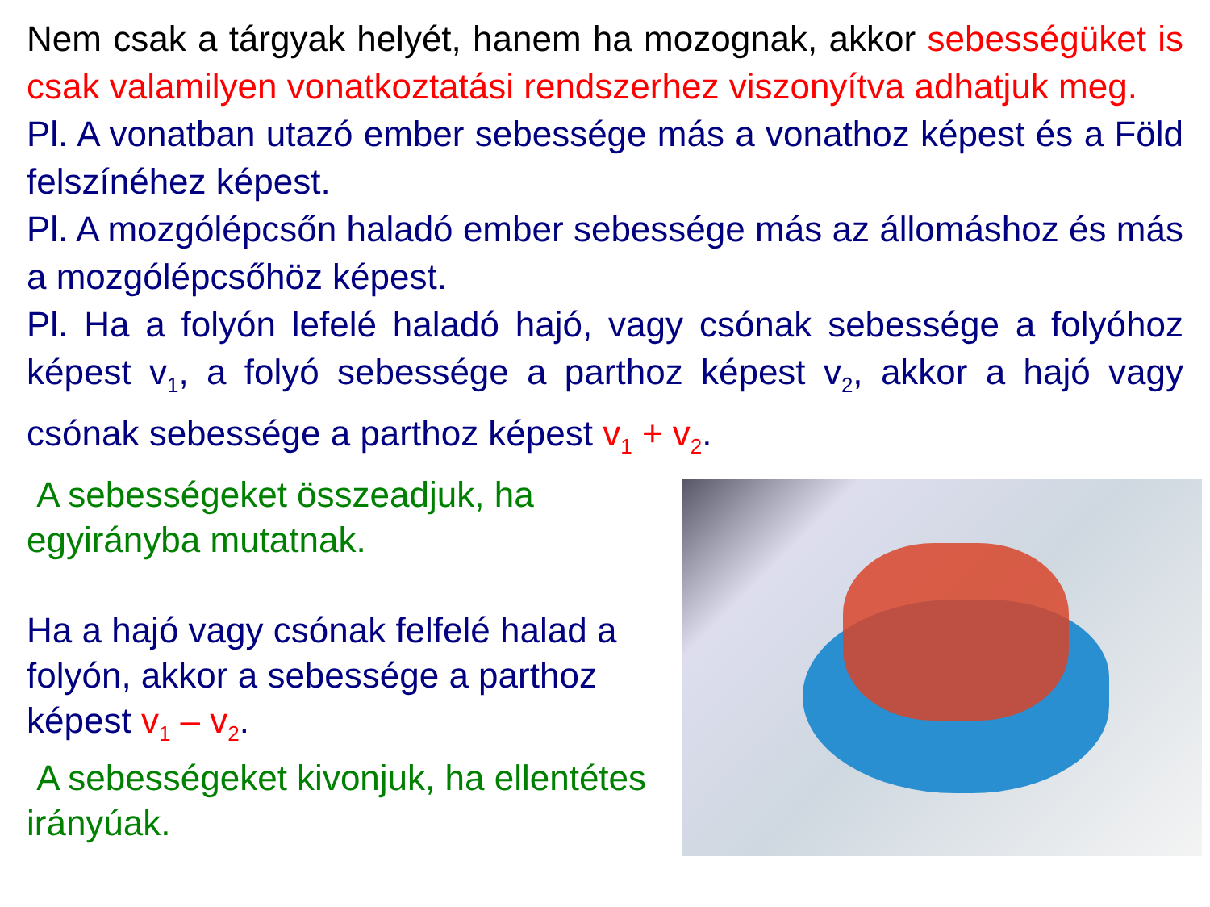Nem csak a tárgyak helyét, hanem ha mozognak, akkor sebességüket is csak valamilyen vonatkoztatási rendszerhez viszonyítva adhatjuk meg.
Pl. A vonatban utazó ember sebessége más a vonathoz képest és a Föld felszínéhez képest.
Pl. A mozgólépcsőn haladó ember sebessége más az állomáshoz és más a mozgólépcsőhöz képest.
Pl. Ha a folyón lefelé haladó hajó, vagy csónak sebessége a folyóhoz képest v<sub>1</sub>, a folyó sebessége a parthoz képest v<sub>2</sub>, akkor a hajó vagy csónak sebessége a parthoz képest v<sub>1</sub> + v<sub>2</sub>.
A sebességeket összeadjuk, ha egyirányba mutatnak.
Ha a hajó vagy csónak felfelé halad a folyón, akkor a sebessége a parthoz képest v<sub>1</sub> – v<sub>2</sub>.
A sebességeket kivonjuk, ha ellentétes irányúak.